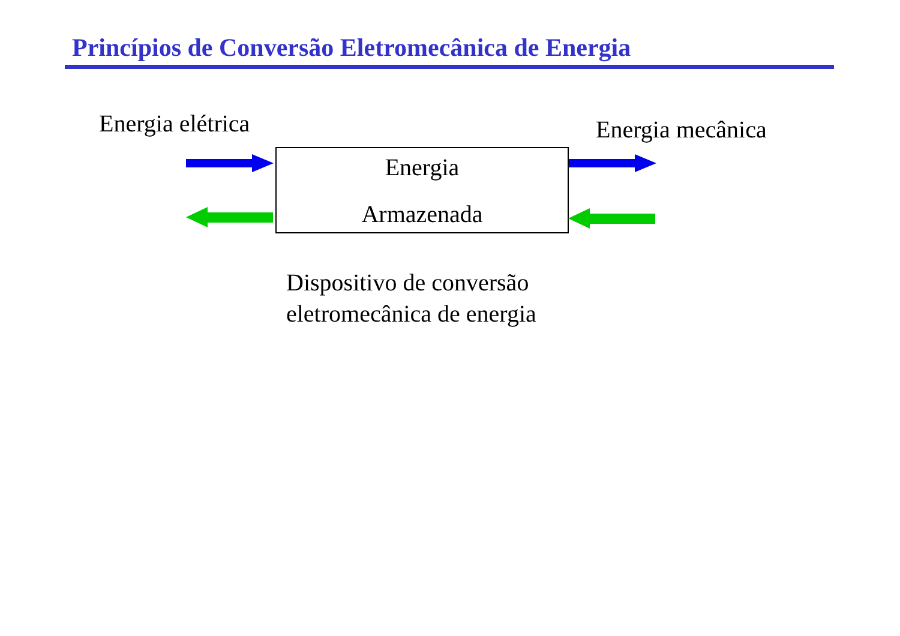Princípios de Conversão Eletromecânica de Energia
Energia elétrica Energia mecânica
Energia
Armazenada
Dispositivo de conversão
eletromecânica de energia